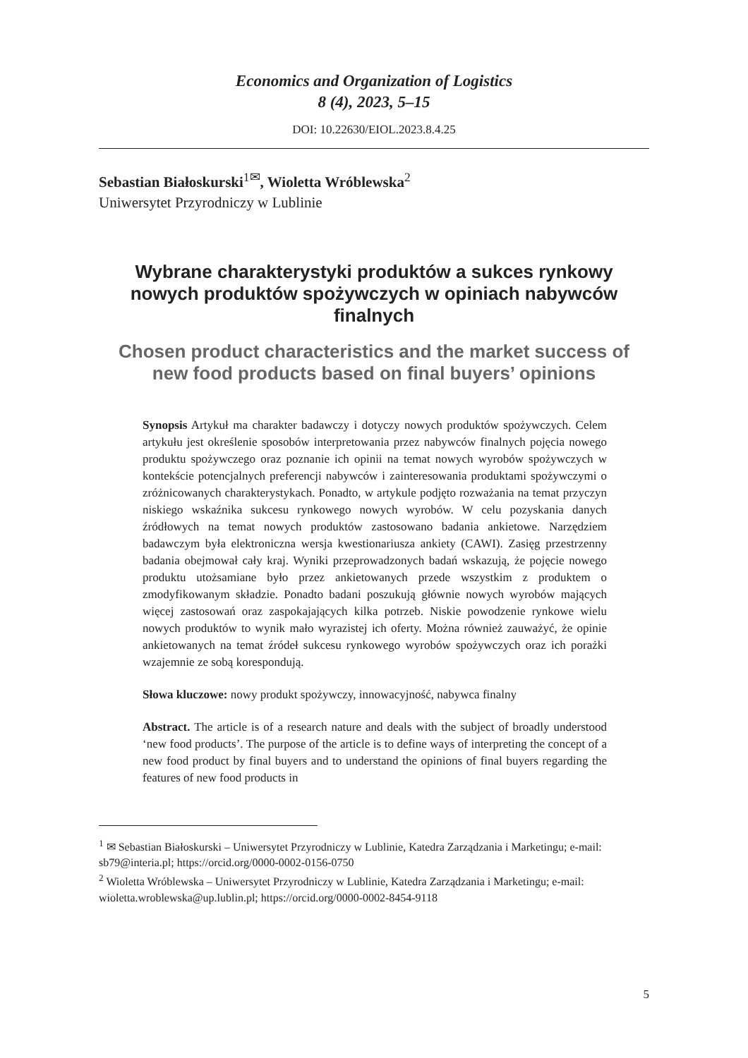Economics and Organization of Logistics
8 (4), 2023, 5–15
DOI: 10.22630/EIOL.2023.8.4.25
Sebastian Białoskurski<sup>1✉</sup>, Wioletta Wróblewska<sup>2</sup>
Uniwersytet Przyrodniczy w Lublinie
Wybrane charakterystyki produktów a sukces rynkowy nowych produktów spożywczych w opiniach nabywców finalnych
Chosen product characteristics and the market success of new food products based on final buyers’ opinions
Synopsis Artykuł ma charakter badawczy i dotyczy nowych produktów spożywczych. Celem artykułu jest określenie sposobów interpretowania przez nabywców finalnych pojęcia nowego produktu spożywczego oraz poznanie ich opinii na temat nowych wyrobów spożywczych w kontekście potencjalnych preferencji nabywców i zainteresowania produktami spożywczymi o zróżnicowanych charakterystykach. Ponadto, w artykule podjęto rozważania na temat przyczyn niskiego wskaźnika sukcesu rynkowego nowych wyrobów. W celu pozyskania danych źródłowych na temat nowych produktów zastosowano badania ankietowe. Narzędziem badawczym była elektroniczna wersja kwestionariusza ankiety (CAWI). Zasięg przestrzenny badania obejmował cały kraj. Wyniki przeprowadzonych badań wskazują, że pojęcie nowego produktu utożsamiane było przez ankietowanych przede wszystkim z produktem o zmodyfikowanym składzie. Ponadto badani poszukują głównie nowych wyrobów mających więcej zastosowań oraz zaspokajających kilka potrzeb. Niskie powodzenie rynkowe wielu nowych produktów to wynik mało wyrazistej ich oferty. Można również zauważyć, że opinie ankietowanych na temat źródeł sukcesu rynkowego wyrobów spożywczych oraz ich porażki wzajemnie ze sobą korespondują.
Słowa kluczowe: nowy produkt spożywczy, innowacyjność, nabywca finalny
Abstract. The article is of a research nature and deals with the subject of broadly understood ‘new food products’. The purpose of the article is to define ways of interpreting the concept of a new food product by final buyers and to understand the opinions of final buyers regarding the features of new food products in
<sup>1</sup> ✉ Sebastian Białoskurski – Uniwersytet Przyrodniczy w Lublinie, Katedra Zarządzania i Marketingu; e-mail: sb79@interia.pl; https://orcid.org/0000-0002-0156-0750
<sup>2</sup> Wioletta Wróblewska – Uniwersytet Przyrodniczy w Lublinie, Katedra Zarządzania i Marketingu; e-mail: wioletta.wroblewska@up.lublin.pl; https://orcid.org/0000-0002-8454-9118
5